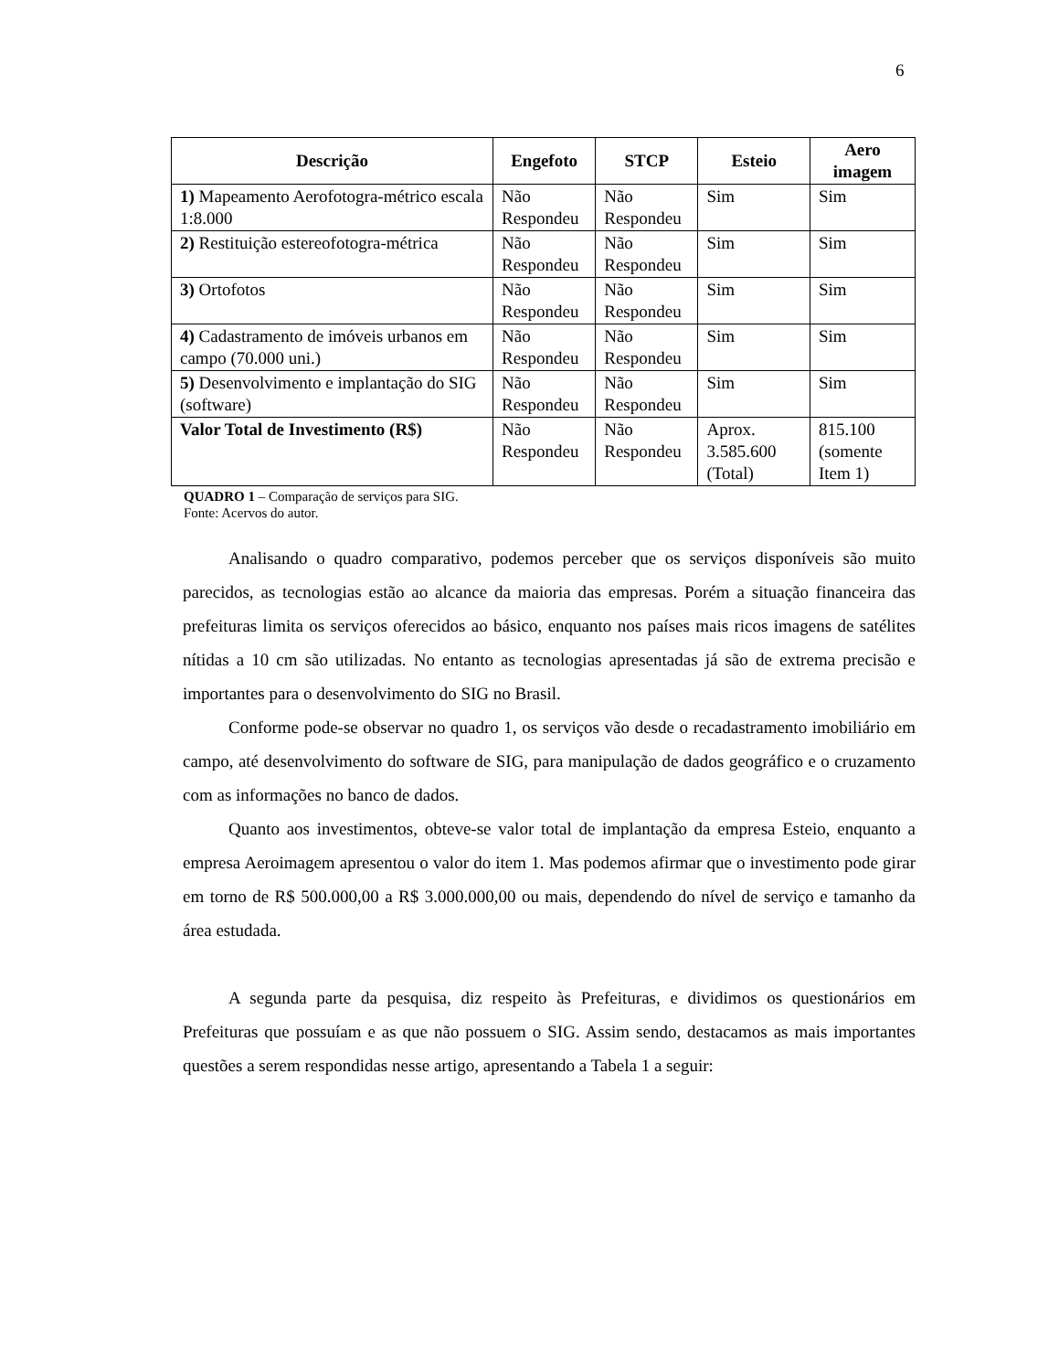6
| Descrição | Engefoto | STCP | Esteio | Aero imagem |
| --- | --- | --- | --- | --- |
| 1) Mapeamento Aerofotogra-métrico escala 1:8.000 | Não Respondeu | Não Respondeu | Sim | Sim |
| 2) Restituição estereofotogra-métrica | Não Respondeu | Não Respondeu | Sim | Sim |
| 3) Ortofotos | Não Respondeu | Não Respondeu | Sim | Sim |
| 4) Cadastramento de imóveis urbanos em campo (70.000 uni.) | Não Respondeu | Não Respondeu | Sim | Sim |
| 5) Desenvolvimento e implantação do SIG (software) | Não Respondeu | Não Respondeu | Sim | Sim |
| Valor Total de Investimento (R$) | Não Respondeu | Não Respondeu | Aprox. 3.585.600 (Total) | 815.100 (somente Item 1) |
QUADRO 1 – Comparação de serviços para SIG.
Fonte: Acervos do autor.
Analisando o quadro comparativo, podemos perceber que os serviços disponíveis são muito parecidos, as tecnologias estão ao alcance da maioria das empresas. Porém a situação financeira das prefeituras limita os serviços oferecidos ao básico, enquanto nos países mais ricos imagens de satélites nítidas a 10 cm são utilizadas. No entanto as tecnologias apresentadas já são de extrema precisão e importantes para o desenvolvimento do SIG no Brasil.
Conforme pode-se observar no quadro 1, os serviços vão desde o recadastramento imobiliário em campo, até desenvolvimento do software de SIG, para manipulação de dados geográfico e o cruzamento com as informações no banco de dados.
Quanto aos investimentos, obteve-se valor total de implantação da empresa Esteio, enquanto a empresa Aeroimagem apresentou o valor do item 1. Mas podemos afirmar que o investimento pode girar em torno de R$ 500.000,00 a R$ 3.000.000,00 ou mais, dependendo do nível de serviço e tamanho da área estudada.
A segunda parte da pesquisa, diz respeito às Prefeituras, e dividimos os questionários em Prefeituras que possuíam e as que não possuem o SIG. Assim sendo, destacamos as mais importantes questões a serem respondidas nesse artigo, apresentando a Tabela 1 a seguir: